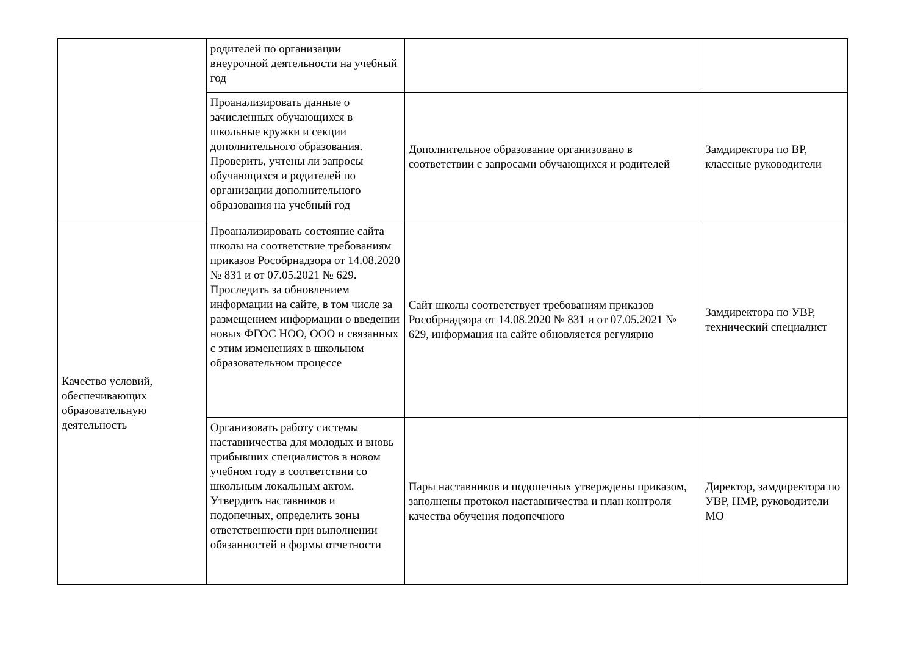| | родителей по организации внеурочной деятельности на учебный год | | |
| | Проанализировать данные о зачисленных обучающихся в школьные кружки и секции дополнительного образования. Проверить, учтены ли запросы обучающихся и родителей по организации дополнительного образования на учебный год | Дополнительное образование организовано в соответствии с запросами обучающихся и родителей | Замдиректора по ВР, классные руководители |
| Качество условий, обеспечивающих образовательную деятельность | Проанализировать состояние сайта школы на соответствие требованиям приказов Рособрнадзора от 14.08.2020 № 831 и от 07.05.2021 № 629. Проследить за обновлением информации на сайте, в том числе за размещением информации о введении новых ФГОС НОО, ООО и связанных с этим изменениях в школьном образовательном процессе | Сайт школы соответствует требованиям приказов Рособрнадзора от 14.08.2020 № 831 и от 07.05.2021 № 629, информация на сайте обновляется регулярно | Замдиректора по УВР, технический специалист |
| | Организовать работу системы наставничества для молодых и вновь прибывших специалистов в новом учебном году в соответствии со школьным локальным актом. Утвердить наставников и подопечных, определить зоны ответственности при выполнении обязанностей и формы отчетности | Пары наставников и подопечных утверждены приказом, заполнены протокол наставничества и план контроля качества обучения подопечного | Директор, замдиректора по УВР, НМР, руководители МО |